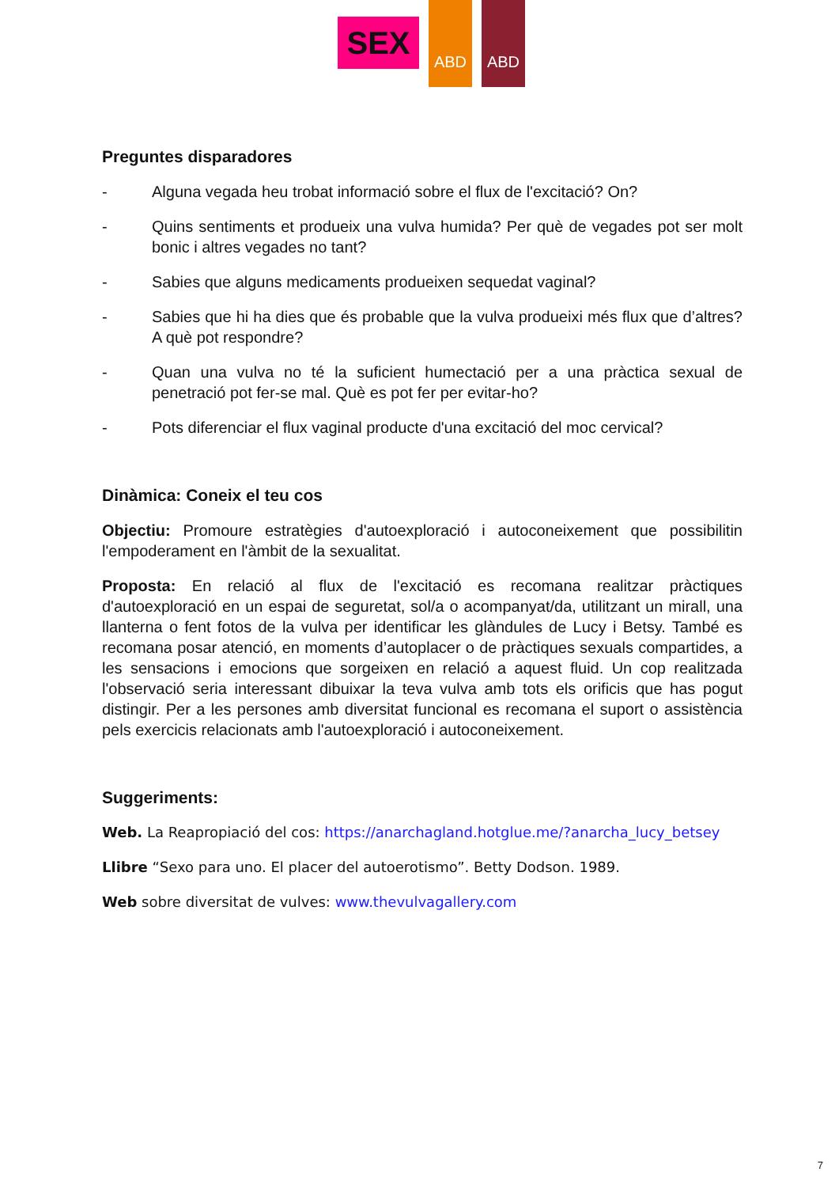SEX
ABD ABD
Preguntes disparadores
- Alguna vegada heu trobat informació sobre el flux de l'excitació? On?
- Quins sentiments et produeix una vulva humida? Per què de vegades pot ser molt bonic i altres vegades no tant?
- Sabies que alguns medicaments produeixen sequedat vaginal?
- Sabies que hi ha dies que és probable que la vulva produeixi més flux que d’altres? A què pot respondre?
- Quan una vulva no té la suficient humectació per a una pràctica sexual de penetració pot fer-se mal. Què es pot fer per evitar-ho?
- Pots diferenciar el flux vaginal producte d'una excitació del moc cervical?
Dinàmica: Coneix el teu cos
Objectiu: Promoure estratègies d'autoexploració i autoconeixement que possibilitin l'empoderament en l'àmbit de la sexualitat.
Proposta: En relació al flux de l'excitació es recomana realitzar pràctiques d'autoexploració en un espai de seguretat, sol/a o acompanyat/da, utilitzant un mirall, una llanterna o fent fotos de la vulva per identificar les glàndules de Lucy i Betsy. També es recomana posar atenció, en moments d’autoplacer o de pràctiques sexuals compartides, a les sensacions i emocions que sorgeixen en relació a aquest fluid. Un cop realitzada l'observació seria interessant dibuixar la teva vulva amb tots els orificis que has pogut distingir. Per a les persones amb diversitat funcional es recomana el suport o assistència pels exercicis relacionats amb l'autoexploració i autoconeixement.
Suggeriments:
Web. La Reapropiació del cos: https://anarchagland.hotglue.me/?anarcha_lucy_betsey
Llibre “Sexo para uno. El placer del autoerotismo”. Betty Dodson. 1989.
Web sobre diversitat de vulves: www.thevulvagallery.com
7